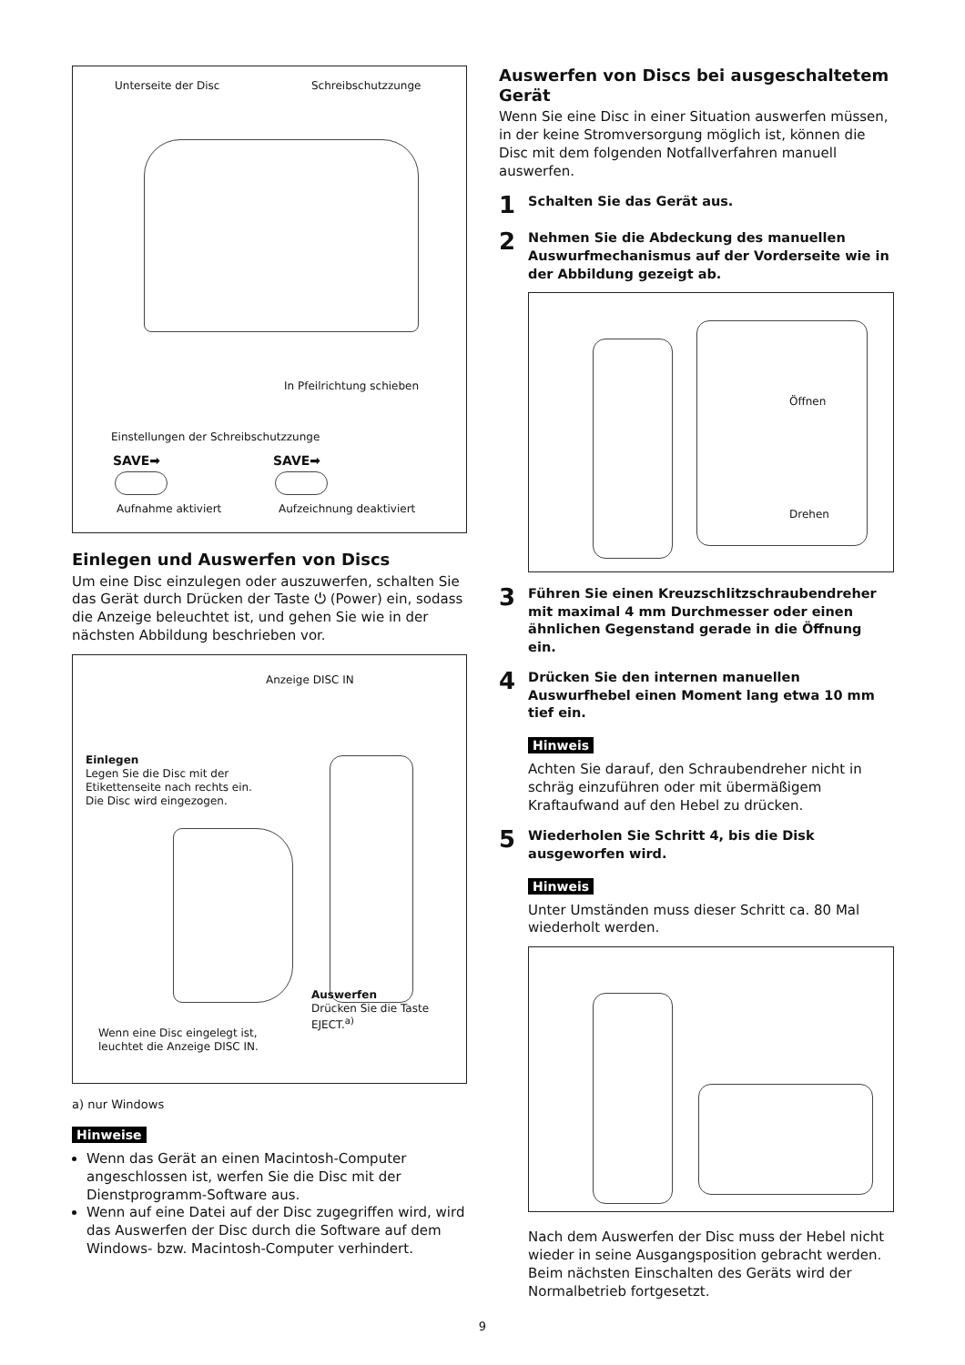Unterseite der Disc Schreibschutzzunge
In Pfeilrichtung schieben
Einstellungen der Schreibschutzzunge
SAVE➡ SAVE➡
Aufnahme aktiviert Aufzeichnung deaktiviert
Einlegen und Auswerfen von Discs
Um eine Disc einzulegen oder auszuwerfen, schalten Sie das Gerät durch Drücken der Taste ⏻ (Power) ein, sodass die Anzeige beleuchtet ist, und gehen Sie wie in der nächsten Abbildung beschrieben vor.
Anzeige DISC IN
Einlegen
Legen Sie die Disc mit der
Etikettenseite nach rechts ein.
Die Disc wird eingezogen.
Auswerfen
Drücken Sie die Taste
EJECT.<sup>a)</sup>
Wenn eine Disc eingelegt ist,
leuchtet die Anzeige DISC IN.
a) nur Windows
Hinweise
Wenn das Gerät an einen Macintosh-Computer angeschlossen ist, werfen Sie die Disc mit der Dienstprogramm-Software aus.
Wenn auf eine Datei auf der Disc zugegriffen wird, wird das Auswerfen der Disc durch die Software auf dem Windows- bzw. Macintosh-Computer verhindert.
Auswerfen von Discs bei ausgeschaltetem Gerät
Wenn Sie eine Disc in einer Situation auswerfen müssen, in der keine Stromversorgung möglich ist, können die Disc mit dem folgenden Notfallverfahren manuell auswerfen.
1 Schalten Sie das Gerät aus.
2 Nehmen Sie die Abdeckung des manuellen Auswurfmechanismus auf der Vorderseite wie in der Abbildung gezeigt ab.
Öffnen
Drehen
3 Führen Sie einen Kreuzschlitzschraubendreher mit maximal 4 mm Durchmesser oder einen ähnlichen Gegenstand gerade in die Öffnung ein.
4 Drücken Sie den internen manuellen Auswurfhebel einen Moment lang etwa 10 mm tief ein.
Hinweis
Achten Sie darauf, den Schraubendreher nicht in schräg einzuführen oder mit übermäßigem Kraftaufwand auf den Hebel zu drücken.
5 Wiederholen Sie Schritt 4, bis die Disk ausgeworfen wird.
Hinweis
Unter Umständen muss dieser Schritt ca. 80 Mal wiederholt werden.
Nach dem Auswerfen der Disc muss der Hebel nicht wieder in seine Ausgangsposition gebracht werden. Beim nächsten Einschalten des Geräts wird der Normalbetrieb fortgesetzt.
9